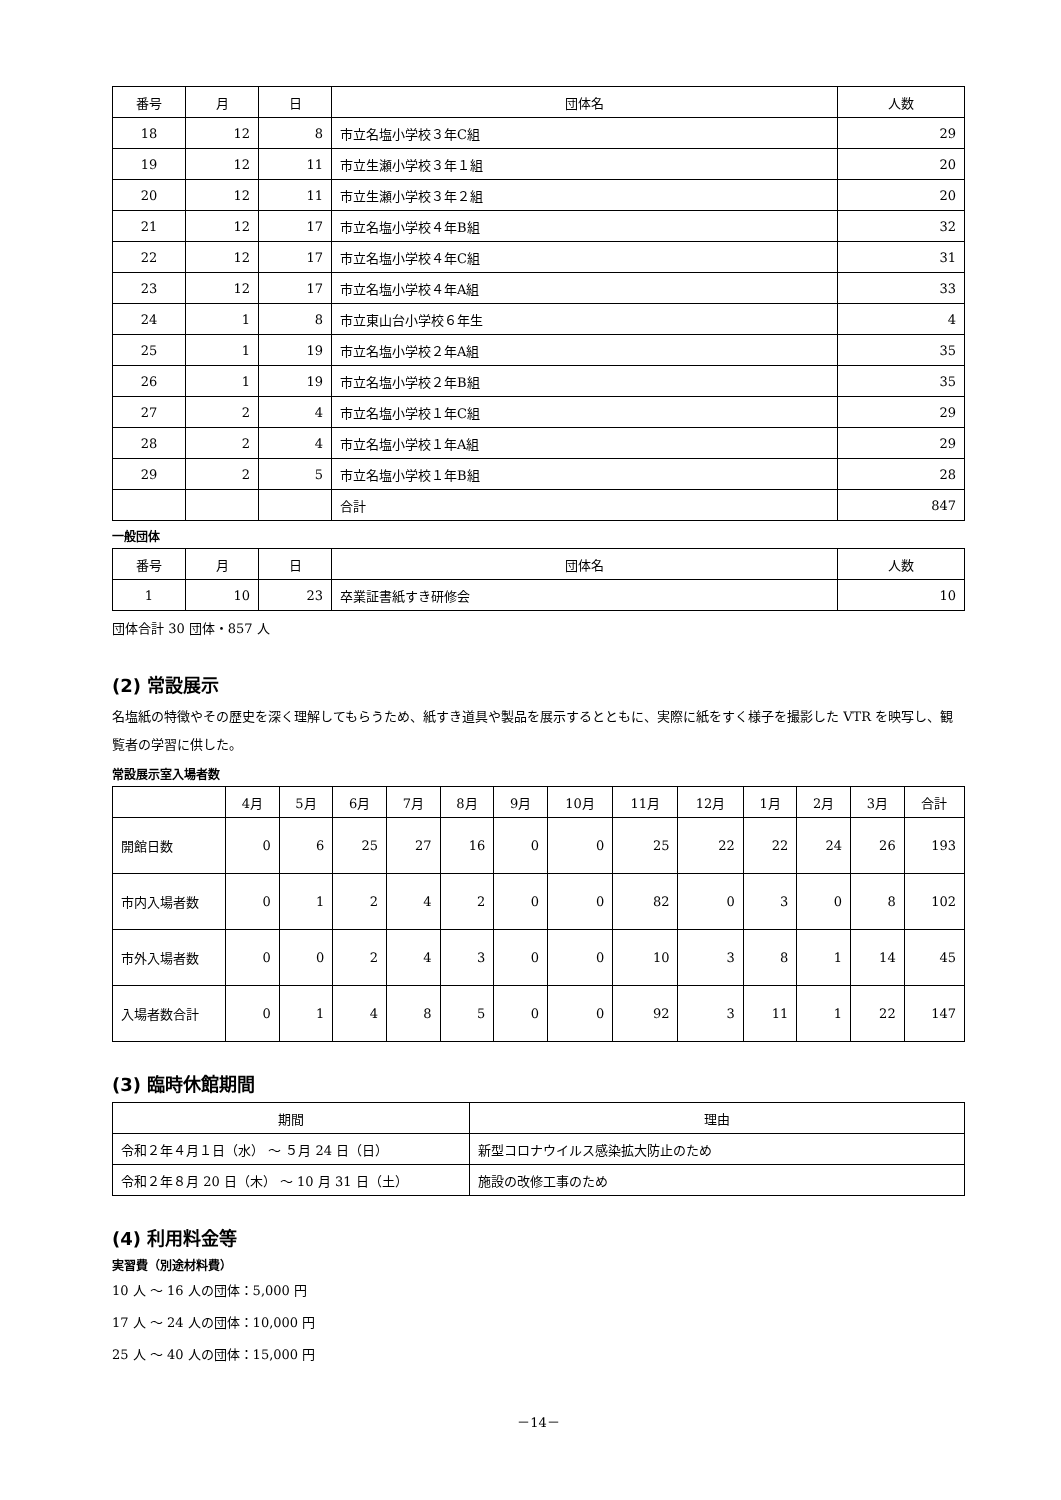| 番号 | 月 | 日 | 団体名 | 人数 |
| --- | --- | --- | --- | --- |
| 18 | 12 | 8 | 市立名塩小学校３年C組 | 29 |
| 19 | 12 | 11 | 市立生瀬小学校３年１組 | 20 |
| 20 | 12 | 11 | 市立生瀬小学校３年２組 | 20 |
| 21 | 12 | 17 | 市立名塩小学校４年B組 | 32 |
| 22 | 12 | 17 | 市立名塩小学校４年C組 | 31 |
| 23 | 12 | 17 | 市立名塩小学校４年A組 | 33 |
| 24 | 1 | 8 | 市立東山台小学校６年生 | 4 |
| 25 | 1 | 19 | 市立名塩小学校２年A組 | 35 |
| 26 | 1 | 19 | 市立名塩小学校２年B組 | 35 |
| 27 | 2 | 4 | 市立名塩小学校１年C組 | 29 |
| 28 | 2 | 4 | 市立名塩小学校１年A組 | 29 |
| 29 | 2 | 5 | 市立名塩小学校１年B組 | 28 |
| | | | 合計 | 847 |
一般団体
| 番号 | 月 | 日 | 団体名 | 人数 |
| --- | --- | --- | --- | --- |
| 1 | 10 | 23 | 卒業証書紙すき研修会 | 10 |
団体合計 30 団体・857 人
(2) 常設展示
名塩紙の特徴やその歴史を深く理解してもらうため、紙すき道具や製品を展示するとともに、実際に紙をすく様子を撮影した VTR を映写し、観覧者の学習に供した。
常設展示室入場者数
| | 4月 | 5月 | 6月 | 7月 | 8月 | 9月 | 10月 | 11月 | 12月 | 1月 | 2月 | 3月 | 合計 |
| --- | --- | --- | --- | --- | --- | --- | --- | --- | --- | --- | --- | --- | --- |
| 開館日数 | 0 | 6 | 25 | 27 | 16 | 0 | 0 | 25 | 22 | 22 | 24 | 26 | 193 |
| 市内入場者数 | 0 | 1 | 2 | 4 | 2 | 0 | 0 | 82 | 0 | 3 | 0 | 8 | 102 |
| 市外入場者数 | 0 | 0 | 2 | 4 | 3 | 0 | 0 | 10 | 3 | 8 | 1 | 14 | 45 |
| 入場者数合計 | 0 | 1 | 4 | 8 | 5 | 0 | 0 | 92 | 3 | 11 | 1 | 22 | 147 |
(3) 臨時休館期間
| 期間 | 理由 |
| --- | --- |
| 令和２年４月１日（水） ～ ５月 24 日（日） | 新型コロナウイルス感染拡大防止のため |
| 令和２年８月 20 日（木） ～ 10 月 31 日（土） | 施設の改修工事のため |
(4) 利用料金等
実習費（別途材料費）
10 人 ～ 16 人の団体：5,000 円
17 人 ～ 24 人の団体：10,000 円
25 人 ～ 40 人の団体：15,000 円
－14－